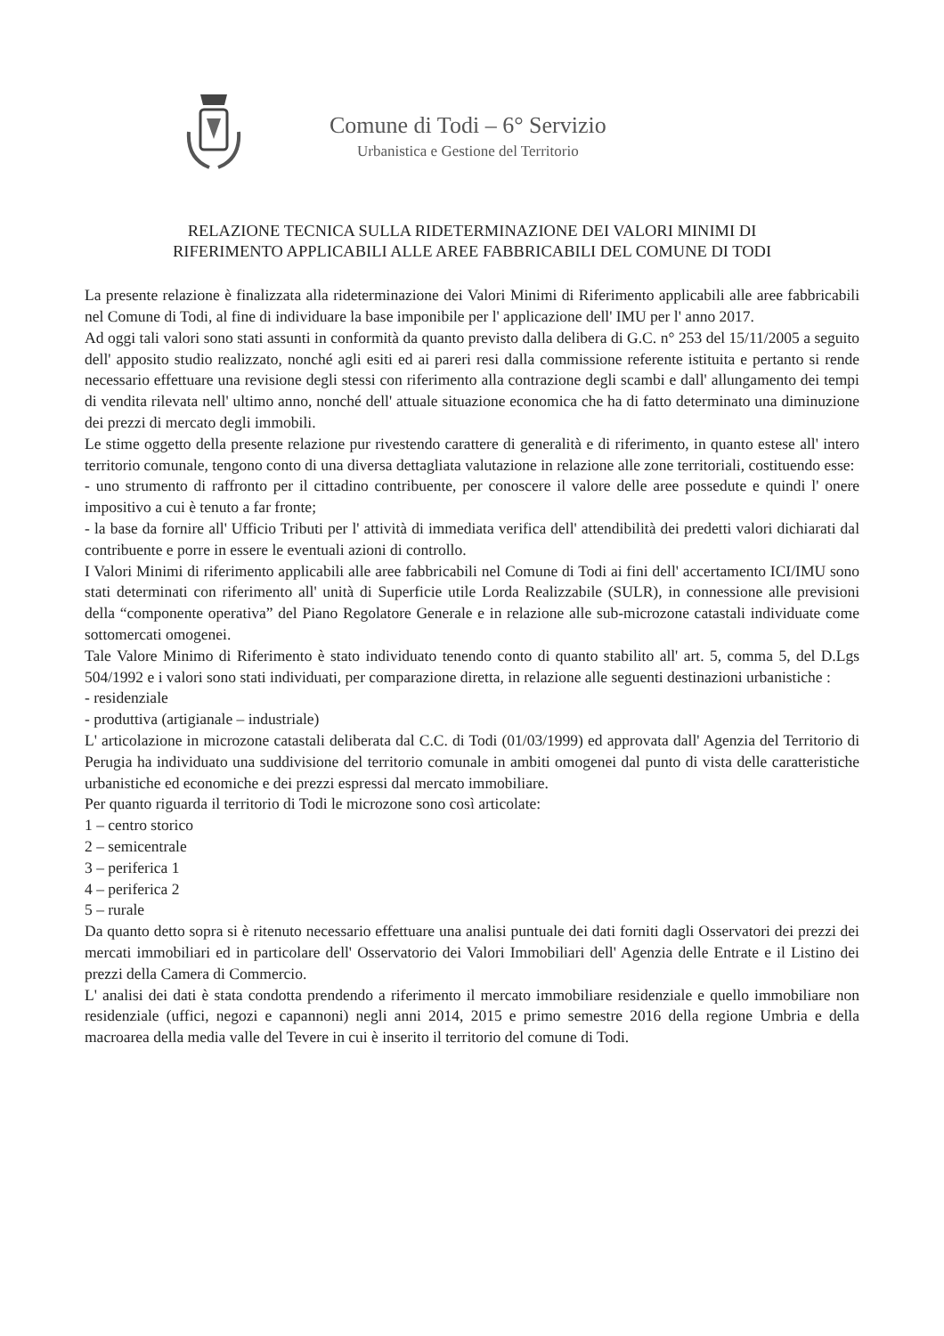Comune di Todi – 6° Servizio
Urbanistica e Gestione del Territorio
RELAZIONE TECNICA SULLA RIDETERMINAZIONE DEI VALORI MINIMI DI
RIFERIMENTO APPLICABILI ALLE AREE FABBRICABILI DEL COMUNE DI TODI
La presente relazione è finalizzata alla rideterminazione dei Valori Minimi di Riferimento applicabili alle aree fabbricabili nel Comune di Todi, al fine di individuare la base imponibile per l' applicazione dell' IMU per l' anno 2017.
Ad oggi tali valori sono stati assunti in conformità da quanto previsto dalla delibera di G.C. n° 253 del 15/11/2005 a seguito dell' apposito studio realizzato, nonché agli esiti ed ai pareri resi dalla commissione referente istituita e pertanto si rende necessario effettuare una revisione degli stessi con riferimento alla contrazione degli scambi e dall' allungamento dei tempi di vendita rilevata nell' ultimo anno, nonché dell' attuale situazione economica che ha di fatto determinato una diminuzione dei prezzi di mercato degli immobili.
Le stime oggetto della presente relazione pur rivestendo carattere di generalità e di riferimento, in quanto estese all' intero territorio comunale, tengono conto di una diversa dettagliata valutazione in relazione alle zone territoriali, costituendo esse:
- uno strumento di raffronto per il cittadino contribuente, per conoscere il valore delle aree possedute e quindi l' onere impositivo a cui è tenuto a far fronte;
- la base da fornire all' Ufficio Tributi per l' attività di immediata verifica dell' attendibilità dei predetti valori dichiarati dal contribuente e porre in essere le eventuali azioni di controllo.
I Valori Minimi di riferimento applicabili alle aree fabbricabili nel Comune di Todi ai fini dell' accertamento ICI/IMU sono stati determinati con riferimento all' unità di Superficie utile Lorda Realizzabile (SULR), in connessione alle previsioni della “componente operativa” del Piano Regolatore Generale e in relazione alle sub-microzone catastali individuate come sottomercati omogenei.
Tale Valore Minimo di Riferimento è stato individuato tenendo conto di quanto stabilito all' art. 5, comma 5, del D.Lgs 504/1992 e i valori sono stati individuati, per comparazione diretta, in relazione alle seguenti destinazioni urbanistiche :
- residenziale
- produttiva (artigianale – industriale)
L' articolazione in microzone catastali deliberata dal C.C. di Todi (01/03/1999) ed approvata dall' Agenzia del Territorio di Perugia ha individuato una suddivisione del territorio comunale in ambiti omogenei dal punto di vista delle caratteristiche urbanistiche ed economiche e dei prezzi espressi dal mercato immobiliare.
Per quanto riguarda il territorio di Todi le microzone sono così articolate:
1 – centro storico
2 – semicentrale
3 – periferica 1
4 – periferica 2
5 – rurale
Da quanto detto sopra si è ritenuto necessario effettuare una analisi puntuale dei dati forniti dagli Osservatori dei prezzi dei mercati immobiliari ed in particolare dell' Osservatorio dei Valori Immobiliari dell' Agenzia delle Entrate e il Listino dei prezzi della Camera di Commercio.
L' analisi dei dati è stata condotta prendendo a riferimento il mercato immobiliare residenziale e quello immobiliare non residenziale (uffici, negozi e capannoni) negli anni 2014, 2015 e primo semestre 2016 della regione Umbria e della macroarea della media valle del Tevere in cui è inserito il territorio del comune di Todi.